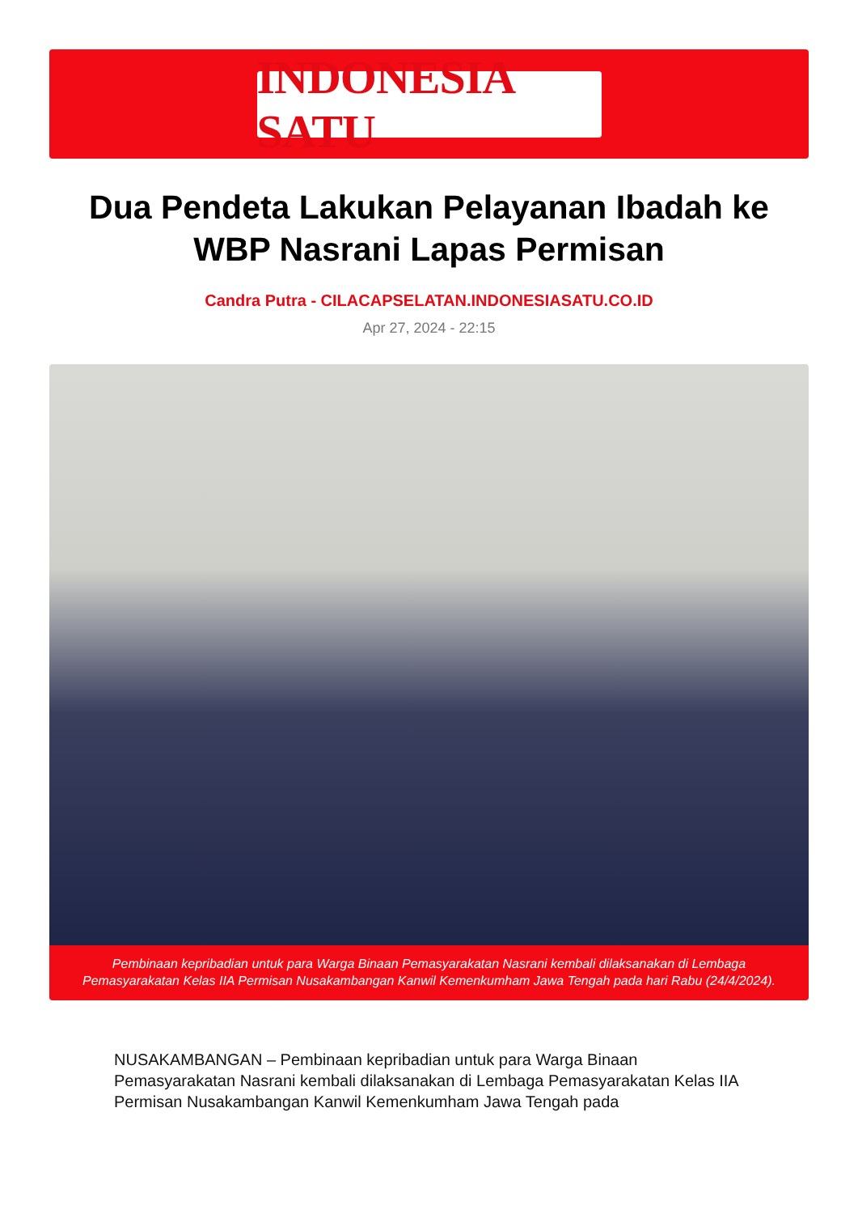INDONESIA SATU
Dua Pendeta Lakukan Pelayanan Ibadah ke WBP Nasrani Lapas Permisan
Candra Putra - CILACAPSELATAN.INDONESIASATU.CO.ID
Apr 27, 2024 - 22:15
Pembinaan kepribadian untuk para Warga Binaan Pemasyarakatan Nasrani kembali dilaksanakan di Lembaga Pemasyarakatan Kelas IIA Permisan Nusakambangan Kanwil Kemenkumham Jawa Tengah pada hari Rabu (24/4/2024).
NUSAKAMBANGAN – Pembinaan kepribadian untuk para Warga Binaan Pemasyarakatan Nasrani kembali dilaksanakan di Lembaga Pemasyarakatan Kelas IIA Permisan Nusakambangan Kanwil Kemenkumham Jawa Tengah pada